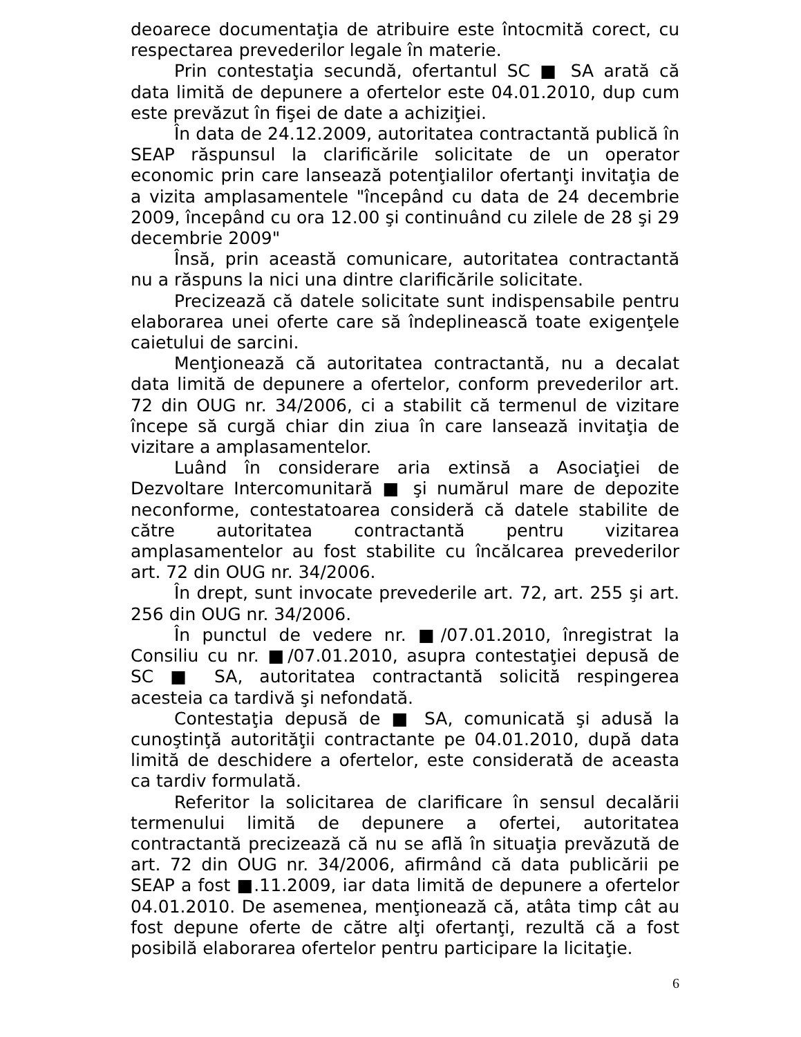deoarece documentaţia de atribuire este întocmită corect, cu respectarea prevederilor legale în materie.
Prin contestaţia secundă, ofertantul SC ■ SA arată că data limită de depunere a ofertelor este 04.01.2010, dup cum este prevăzut în fişei de date a achiziţiei.
În data de 24.12.2009, autoritatea contractantă publică în SEAP răspunsul la clarificările solicitate de un operator economic prin care lansează potenţialilor ofertanţi invitaţia de a vizita amplasamentele "începând cu data de 24 decembrie 2009, începând cu ora 12.00 şi continuând cu zilele de 28 şi 29 decembrie 2009"
Însă, prin această comunicare, autoritatea contractantă nu a răspuns la nici una dintre clarificările solicitate.
Precizează că datele solicitate sunt indispensabile pentru elaborarea unei oferte care să îndeplinească toate exigenţele caietului de sarcini.
Menţionează că autoritatea contractantă, nu a decalat data limită de depunere a ofertelor, conform prevederilor art. 72 din OUG nr. 34/2006, ci a stabilit că termenul de vizitare începe să curgă chiar din ziua în care lansează invitaţia de vizitare a amplasamentelor.
Luând în considerare aria extinsă a Asociaţiei de Dezvoltare Intercomunitară ■ şi numărul mare de depozite neconforme, contestatoarea consideră că datele stabilite de către autoritatea contractantă pentru vizitarea amplasamentelor au fost stabilite cu încălcarea prevederilor art. 72 din OUG nr. 34/2006.
În drept, sunt invocate prevederile art. 72, art. 255 şi art. 256 din OUG nr. 34/2006.
În punctul de vedere nr. ■/07.01.2010, înregistrat la Consiliu cu nr. ■/07.01.2010, asupra contestaţiei depusă de SC ■ SA, autoritatea contractantă solicită respingerea acesteia ca tardivă şi nefondată.
Contestaţia depusă de ■ SA, comunicată şi adusă la cunoştinţă autorităţii contractante pe 04.01.2010, după data limită de deschidere a ofertelor, este considerată de aceasta ca tardiv formulată.
Referitor la solicitarea de clarificare în sensul decalării termenului limită de depunere a ofertei, autoritatea contractantă precizează că nu se află în situaţia prevăzută de art. 72 din OUG nr. 34/2006, afirmând că data publicării pe SEAP a fost ■.11.2009, iar data limită de depunere a ofertelor 04.01.2010. De asemenea, menţionează că, atâta timp cât au fost depune oferte de către alţi ofertanţi, rezultă că a fost posibilă elaborarea ofertelor pentru participare la licitaţie.
6